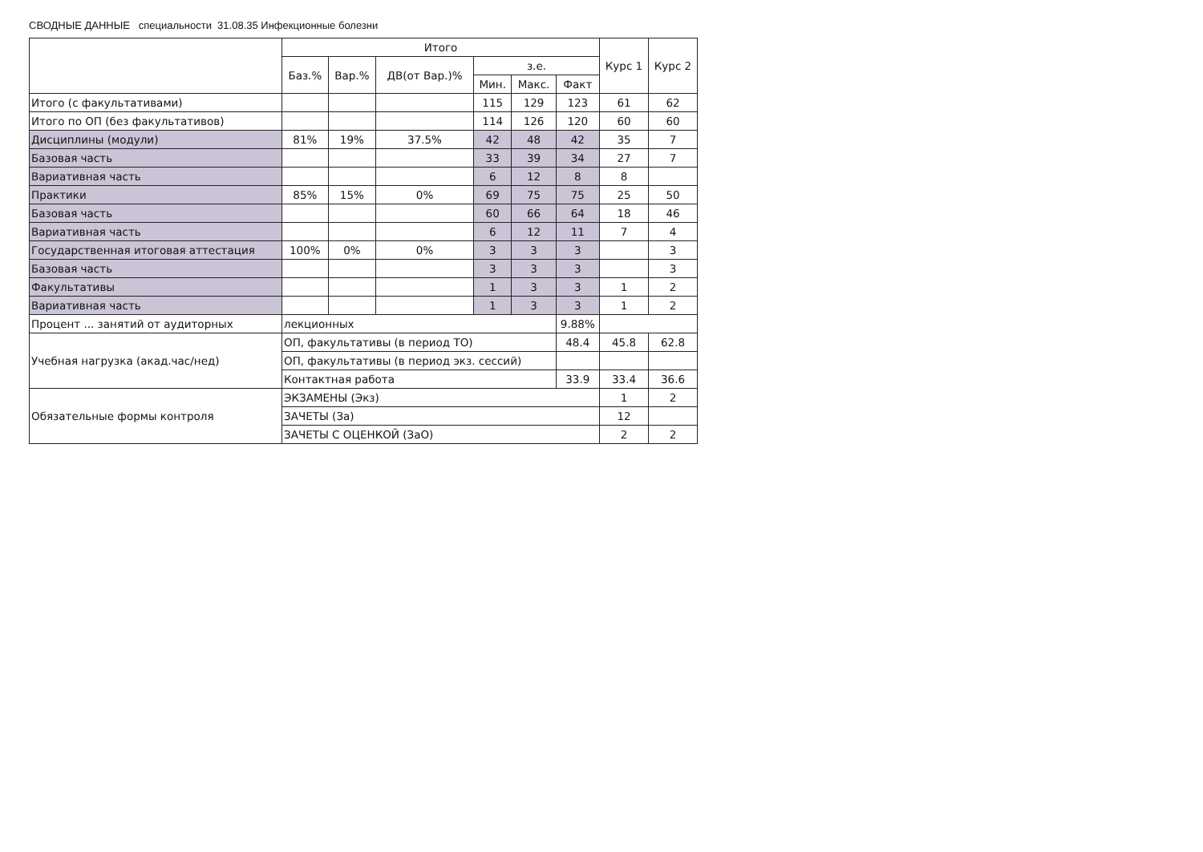СВОДНЫЕ ДАННЫЕ специальности 31.08.35 Инфекционные болезни
| | Итого | | | | | | Курс 1 | Курс 2 |
| --- | --- | --- | --- | --- | --- | --- | --- | --- |
| | Баз.% | Вар.% | ДВ(от Вар.)% | з.е. | | | | |
| | | | | Мин. | Макс. | Факт | | |
| Итого (с факультативами) | | | | 115 | 129 | 123 | 61 | 62 |
| Итого по ОП (без факультативов) | | | | 114 | 126 | 120 | 60 | 60 |
| Дисциплины (модули) | 81% | 19% | 37.5% | 42 | 48 | 42 | 35 | 7 |
| Базовая часть | | | | 33 | 39 | 34 | 27 | 7 |
| Вариативная часть | | | | 6 | 12 | 8 | 8 | |
| Практики | 85% | 15% | 0% | 69 | 75 | 75 | 25 | 50 |
| Базовая часть | | | | 60 | 66 | 64 | 18 | 46 |
| Вариативная часть | | | | 6 | 12 | 11 | 7 | 4 |
| Государственная итоговая аттестация | 100% | 0% | 0% | 3 | 3 | 3 | | 3 |
| Базовая часть | | | | 3 | 3 | 3 | | 3 |
| Факультативы | | | | 1 | 3 | 3 | 1 | 2 |
| Вариативная часть | | | | 1 | 3 | 3 | 1 | 2 |
| Процент ... занятий от аудиторных | лекционных | | | | | 9.88% | | |
| Учебная нагрузка (акад.час/нед) | ОП, факультативы (в период ТО) | | | | | 48.4 | 45.8 | 62.8 |
| | ОП, факультативы (в период экз. сессий) | | | | | | | |
| | Контактная работа | | | | | 33.9 | 33.4 | 36.6 |
| Обязательные формы контроля | ЭКЗАМЕНЫ (Экз) | | | | | | 1 | 2 |
| | ЗАЧЕТЫ (За) | | | | | | 12 | |
| | ЗАЧЕТЫ С ОЦЕНКОЙ (ЗаО) | | | | | | 2 | 2 |